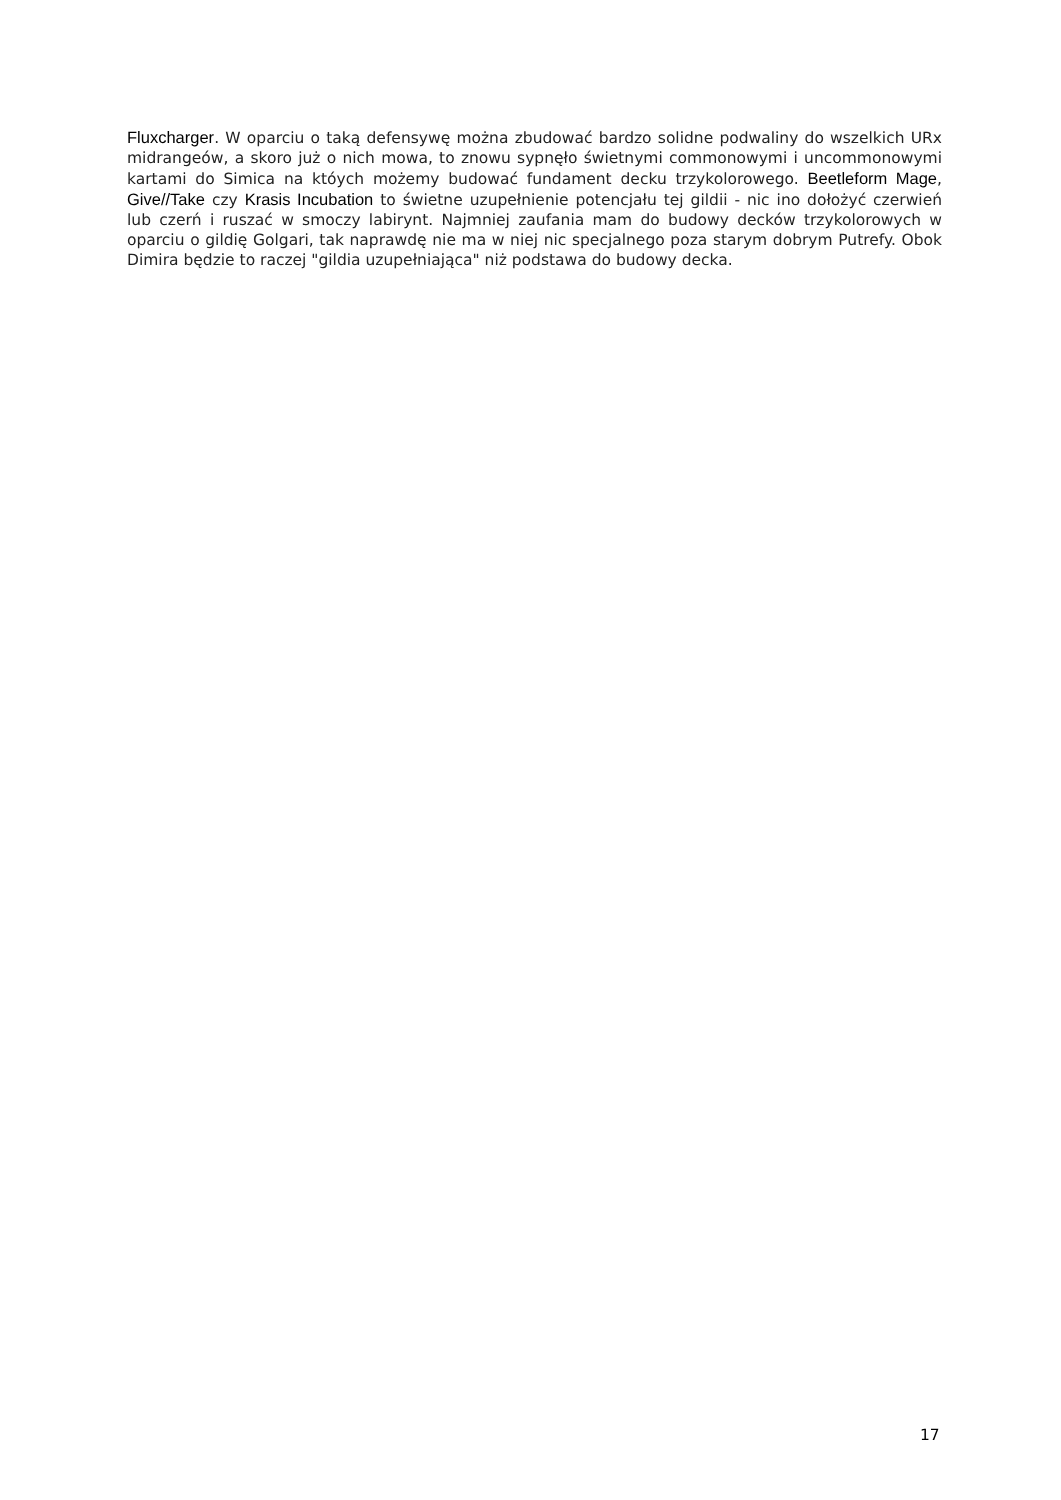Fluxcharger. W oparciu o taką defensywę można zbudować bardzo solidne podwaliny do wszelkich URx midrangeów, a skoro już o nich mowa, to znowu sypnęło świetnymi commonowymi i uncommonowymi kartami do Simica na któych możemy budować fundament decku trzykolorowego. Beetleform Mage, Give//Take czy Krasis Incubation to świetne uzupełnienie potencjału tej gildii - nic ino dołożyć czerwień lub czerń i ruszać w smoczy labirynt. Najmniej zaufania mam do budowy decków trzykolorowych w oparciu o gildię Golgari, tak naprawdę nie ma w niej nic specjalnego poza starym dobrym Putrefy. Obok Dimira będzie to raczej "gildia uzupełniająca" niż podstawa do budowy decka.
17